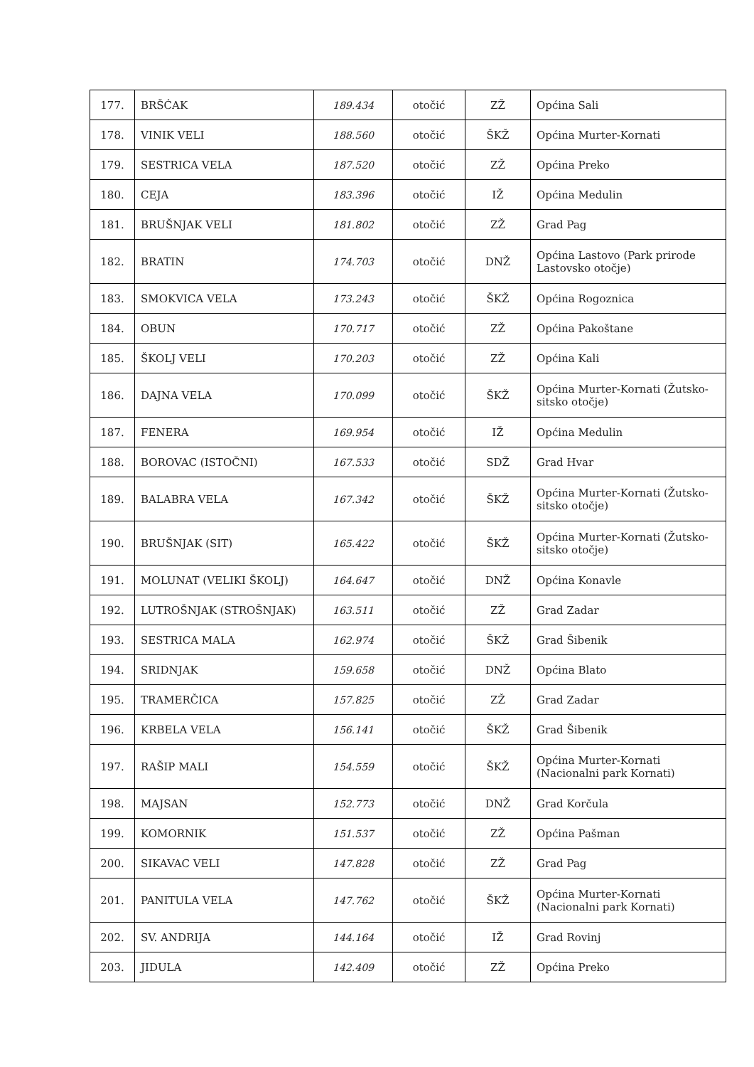| 177. | BRŠĆAK | 189.434 | otočić | ZŽ | Općina Sali |
| 178. | VINIK VELI | 188.560 | otočić | ŠKŽ | Općina Murter-Kornati |
| 179. | SESTRICA VELA | 187.520 | otočić | ZŽ | Općina Preko |
| 180. | CEJA | 183.396 | otočić | IŽ | Općina Medulin |
| 181. | BRUŠNJAK VELI | 181.802 | otočić | ZŽ | Grad Pag |
| 182. | BRATIN | 174.703 | otočić | DNŽ | Općina Lastovo (Park prirode Lastovsko otočje) |
| 183. | SMOKVICA VELA | 173.243 | otočić | ŠKŽ | Općina Rogoznica |
| 184. | OBUN | 170.717 | otočić | ZŽ | Općina Pakoštane |
| 185. | ŠKOLJ VELI | 170.203 | otočić | ZŽ | Općina Kali |
| 186. | DAJNA VELA | 170.099 | otočić | ŠKŽ | Općina Murter-Kornati (Žutsko-sitsko otočje) |
| 187. | FENERA | 169.954 | otočić | IŽ | Općina Medulin |
| 188. | BOROVAC (ISTOČNI) | 167.533 | otočić | SDŽ | Grad Hvar |
| 189. | BALABRA VELA | 167.342 | otočić | ŠKŽ | Općina Murter-Kornati (Žutsko-sitsko otočje) |
| 190. | BRUŠNJAK (SIT) | 165.422 | otočić | ŠKŽ | Općina Murter-Kornati (Žutsko-sitsko otočje) |
| 191. | MOLUNAT (VELIKI ŠKOLJ) | 164.647 | otočić | DNŽ | Općina Konavle |
| 192. | LUTROŠNJAK (STROŠNJAK) | 163.511 | otočić | ZŽ | Grad Zadar |
| 193. | SESTRICA MALA | 162.974 | otočić | ŠKŽ | Grad Šibenik |
| 194. | SRIDNJAK | 159.658 | otočić | DNŽ | Općina Blato |
| 195. | TRAMERČICA | 157.825 | otočić | ZŽ | Grad Zadar |
| 196. | KRBELA VELA | 156.141 | otočić | ŠKŽ | Grad Šibenik |
| 197. | RAŠIP MALI | 154.559 | otočić | ŠKŽ | Općina Murter-Kornati (Nacionalni park Kornati) |
| 198. | MAJSAN | 152.773 | otočić | DNŽ | Grad Korčula |
| 199. | KOMORNIK | 151.537 | otočić | ZŽ | Općina Pašman |
| 200. | SIKAVAC VELI | 147.828 | otočić | ZŽ | Grad Pag |
| 201. | PANITULA VELA | 147.762 | otočić | ŠKŽ | Općina Murter-Kornati (Nacionalni park Kornati) |
| 202. | SV. ANDRIJA | 144.164 | otočić | IŽ | Grad Rovinj |
| 203. | JIDULA | 142.409 | otočić | ZŽ | Općina Preko |